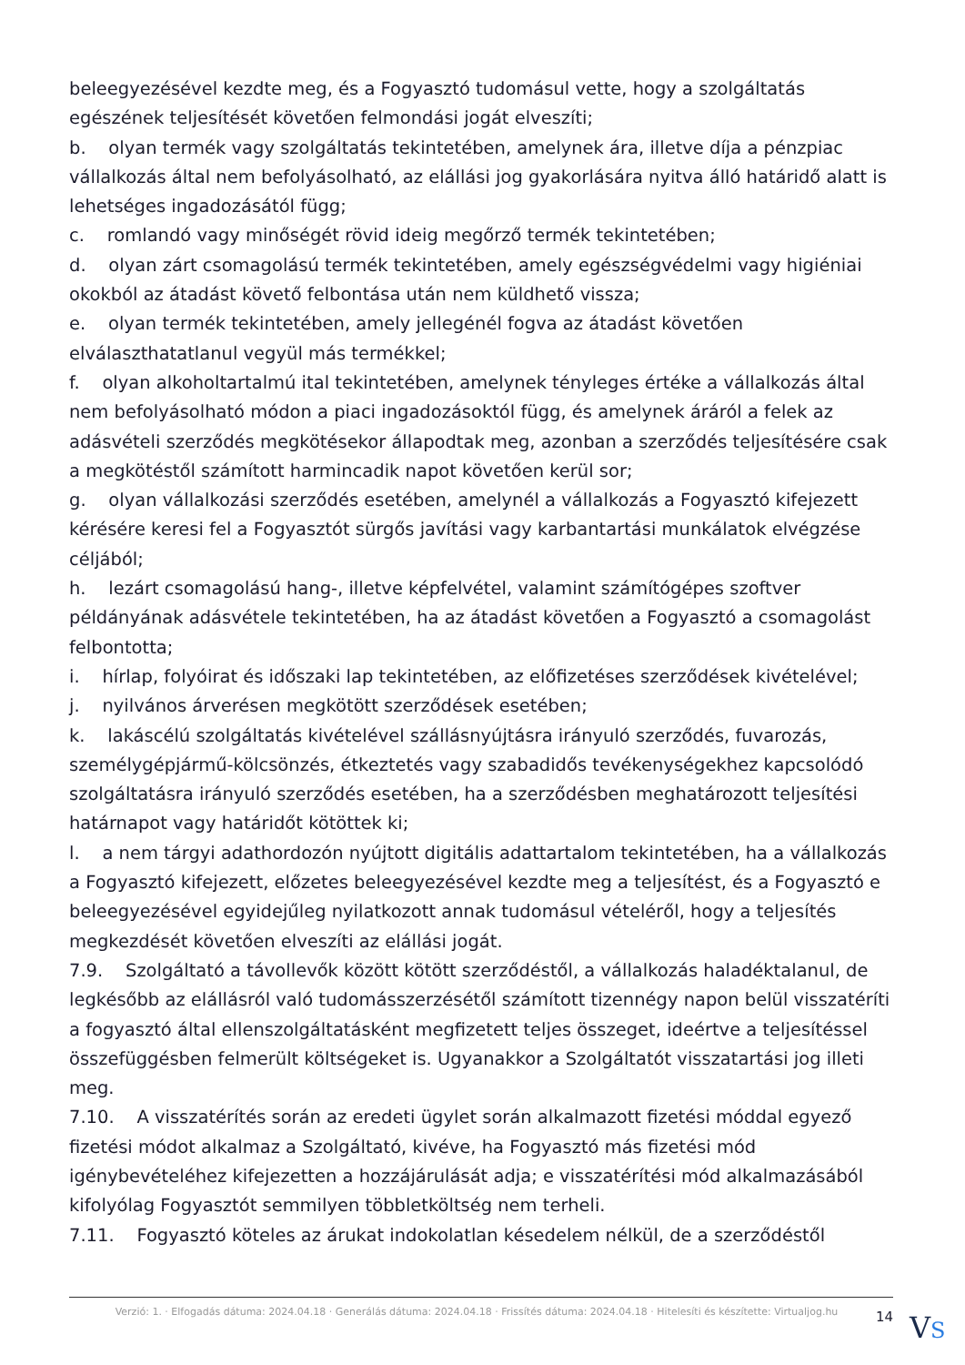beleegyezésével kezdte meg, és a Fogyasztó tudomásul vette, hogy a szolgáltatás egészének teljesítését követően felmondási jogát elveszíti;
b. olyan termék vagy szolgáltatás tekintetében, amelynek ára, illetve díja a pénzpiac vállalkozás által nem befolyásolható, az elállási jog gyakorlására nyitva álló határidő alatt is lehetséges ingadozásától függ;
c. romlandó vagy minőségét rövid ideig megőrző termék tekintetében;
d. olyan zárt csomagolású termék tekintetében, amely egészségvédelmi vagy higiéniai okokból az átadást követő felbontása után nem küldhető vissza;
e. olyan termék tekintetében, amely jellegénél fogva az átadást követően elválaszthatatlanul vegyül más termékkel;
f. olyan alkoholtartalmú ital tekintetében, amelynek tényleges értéke a vállalkozás által nem befolyásolható módon a piaci ingadozásoktól függ, és amelynek áráról a felek az adásvételi szerződés megkötésekor állapodtak meg, azonban a szerződés teljesítésére csak a megkötéstől számított harmincadik napot követően kerül sor;
g. olyan vállalkozási szerződés esetében, amelynél a vállalkozás a Fogyasztó kifejezett kérésére keresi fel a Fogyasztót sürgős javítási vagy karbantartási munkálatok elvégzése céljából;
h. lezárt csomagolású hang-, illetve képfelvétel, valamint számítógépes szoftver példányának adásvétele tekintetében, ha az átadást követően a Fogyasztó a csomagolást felbontotta;
i. hírlap, folyóirat és időszaki lap tekintetében, az előfizetéses szerződések kivételével;
j. nyilvános árverésen megkötött szerződések esetében;
k. lakáscélú szolgáltatás kivételével szállásnyújtásra irányuló szerződés, fuvarozás, személygépjármű-kölcsönzés, étkeztetés vagy szabadidős tevékenységekhez kapcsolódó szolgáltatásra irányuló szerződés esetében, ha a szerződésben meghatározott teljesítési határnapot vagy határidőt kötöttek ki;
l. a nem tárgyi adathordozón nyújtott digitális adattartalom tekintetében, ha a vállalkozás a Fogyasztó kifejezett, előzetes beleegyezésével kezdte meg a teljesítést, és a Fogyasztó e beleegyezésével egyidejűleg nyilatkozott annak tudomásul vételéről, hogy a teljesítés megkezdését követően elveszíti az elállási jogát.
7.9. Szolgáltató a távollevők között kötött szerződéstől, a vállalkozás haladéktalanul, de legkésőbb az elállásról való tudomásszerzésétől számított tizennégy napon belül visszatéríti a fogyasztó által ellenszolgáltatásként megfizetett teljes összeget, ideértve a teljesítéssel összefüggésben felmerült költségeket is. Ugyanakkor a Szolgáltatót visszatartási jog illeti meg.
7.10. A visszatérítés során az eredeti ügylet során alkalmazott fizetési móddal egyező fizetési módot alkalmaz a Szolgáltató, kivéve, ha Fogyasztó más fizetési mód igénybevételéhez kifejezetten a hozzájárulását adja; e visszatérítési mód alkalmazásából kifolyólag Fogyasztót semmilyen többletköltség nem terheli.
7.11. Fogyasztó köteles az árukat indokolatlan késedelem nélkül, de a szerződéstől
Verzió: 1. · Elfogadás dátuma: 2024.04.18 · Generálás dátuma: 2024.04.18 · Frissítés dátuma: 2024.04.18 · Hitelesíti és készítette: Virtualjog.hu
14
VS